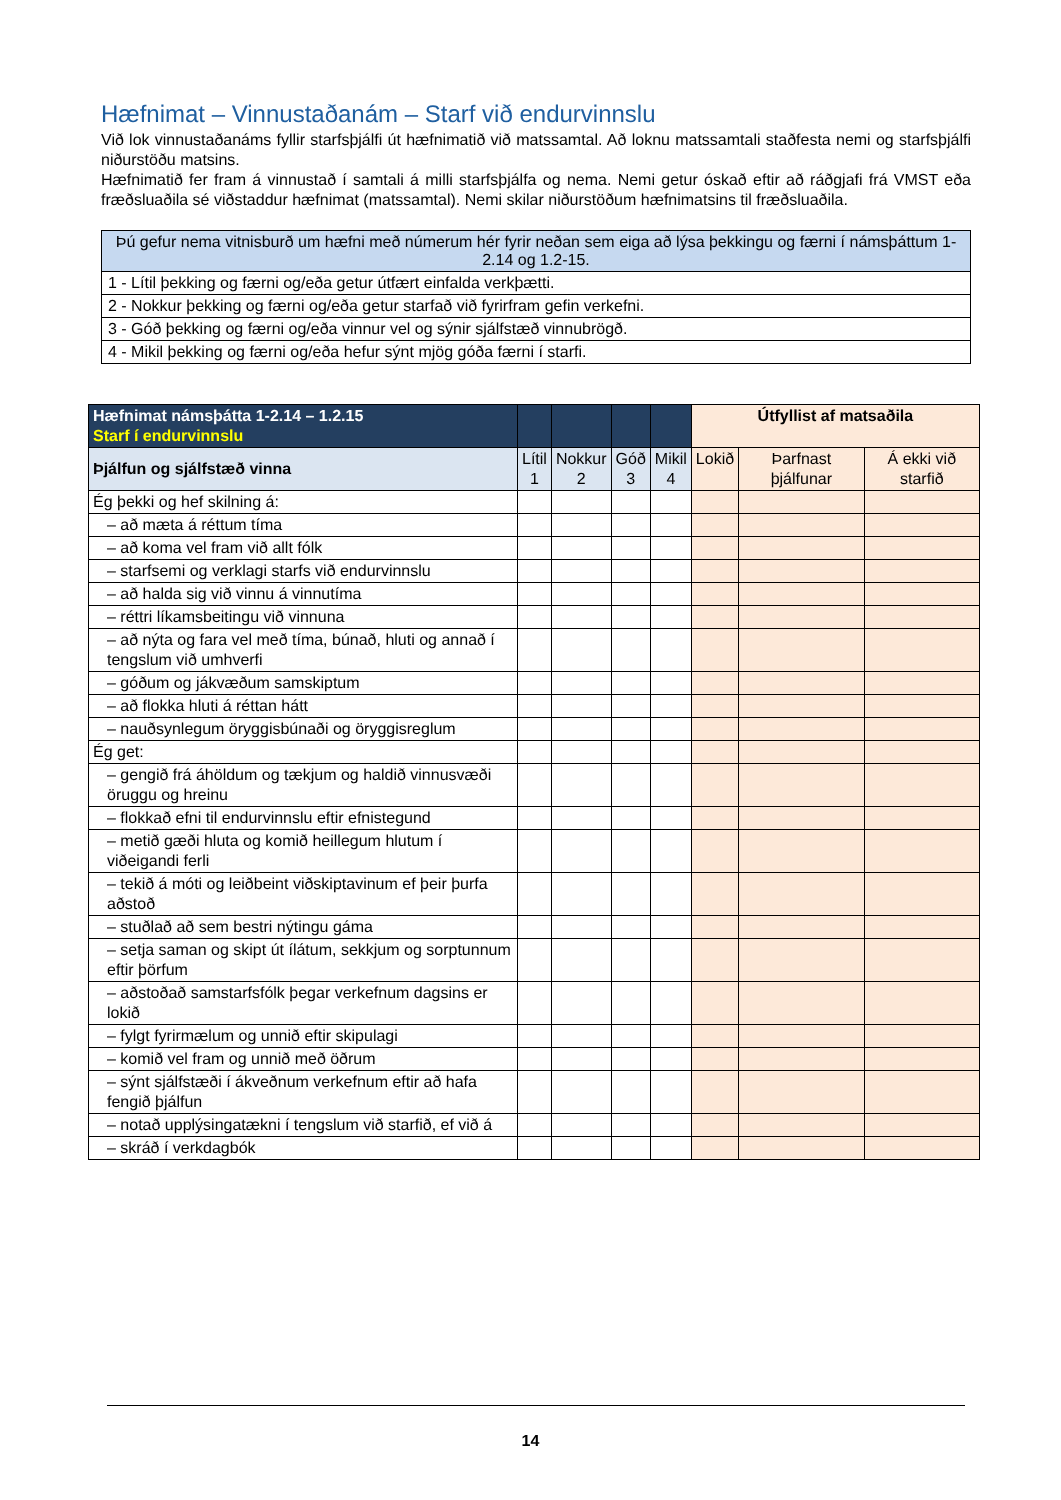Hæfnimat – Vinnustaðanám – Starf við endurvinnslu
Við lok vinnustaðanáms fyllir starfsþjálfi út hæfnimatið við matssamtal. Að loknu matssamtali staðfesta nemi og starfsþjálfi niðurstöðu matsins.
Hæfnimatið fer fram á vinnustað í samtali á milli starfsþjálfa og nema. Nemi getur óskað eftir að ráðgjafi frá VMST eða fræðsluaðila sé viðstaddur hæfnimat (matssamtal). Nemi skilar niðurstöðum hæfnimatsins til fræðsluaðila.
| Þú gefur nema vitnisburð um hæfni með númerum hér fyrir neðan sem eiga að lýsa þekkingu og færni í námsþáttum 1-2.14 og 1.2-15. |
| 1 - Lítil þekking og færni og/eða getur útfært einfalda verkþætti. |
| 2 - Nokkur þekking og færni og/eða getur starfað við fyrirfram gefin verkefni. |
| 3 - Góð þekking og færni og/eða vinnur vel og sýnir sjálfstæð vinnubrögð. |
| 4 - Mikil þekking og færni og/eða hefur sýnt mjög góða færni í starfi. |
| Hæfnimat námsþátta 1-2.14 – 1.2.15 Starf í endurvinnslu | | | | | Útfyllist af matsaðila | | |
| Þjálfun og sjálfstæð vinna | Lítil 1 | Nokkur 2 | Góð 3 | Mikil 4 | Lokið | Þarfnast þjálfunar | Á ekki við starfið |
| Ég þekki og hef skilning á: | | | | | | | |
| – að mæta á réttum tíma | | | | | | | |
| – að koma vel fram við allt fólk | | | | | | | |
| – starfsemi og verklagi starfs við endurvinnslu | | | | | | | |
| – að halda sig við vinnu á vinnutíma | | | | | | | |
| – réttri líkamsbeitingu við vinnuna | | | | | | | |
| – að nýta og fara vel með tíma, búnað, hluti og annað í tengslum við umhverfi | | | | | | | |
| – góðum og jákvæðum samskiptum | | | | | | | |
| – að flokka hluti á réttan hátt | | | | | | | |
| – nauðsynlegum öryggisbúnaði og öryggisreglum | | | | | | | |
| Ég get: | | | | | | | |
| – gengið frá áhöldum og tækjum og haldið vinnusvæði öruggu og hreinu | | | | | | | |
| – flokkað efni til endurvinnslu eftir efnistegund | | | | | | | |
| – metið gæði hluta og komið heillegum hlutum í viðeigandi ferli | | | | | | | |
| – tekið á móti og leiðbeint viðskiptavinum ef þeir þurfa aðstoð | | | | | | | |
| – stuðlað að sem bestri nýtingu gáma | | | | | | | |
| – setja saman og skipt út ílátum, sekkjum og sorptunnum eftir þörfum | | | | | | | |
| – aðstoðað samstarfsfólk þegar verkefnum dagsins er lokið | | | | | | | |
| – fylgt fyrirmælum og unnið eftir skipulagi | | | | | | | |
| – komið vel fram og unnið með öðrum | | | | | | | |
| – sýnt sjálfstæði í ákveðnum verkefnum eftir að hafa fengið þjálfun | | | | | | | |
| – notað upplýsingatækni í tengslum við starfið, ef við á | | | | | | | |
| – skráð í verkdagbók | | | | | | | |
14